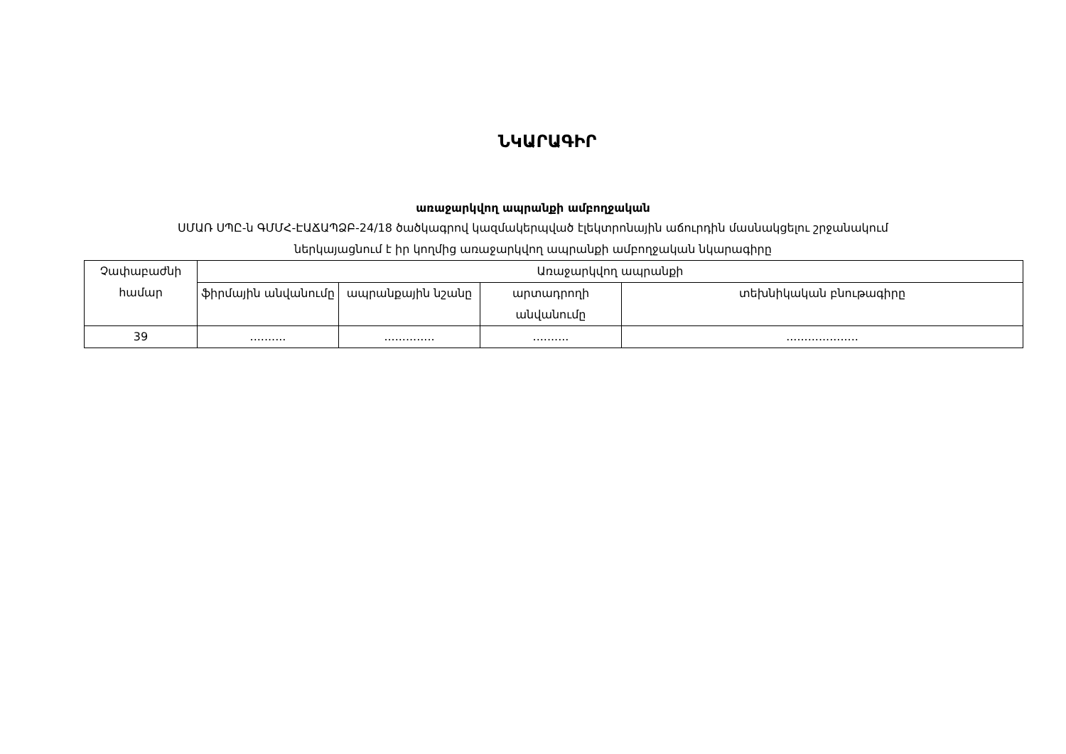ՆԿԱՐԱԳԻՐ
առաջարկվող ապրանքի ամբողջական
ՍՄԱՌ ՍՊԸ-ն ԳՄՄՀ-ԷԱՃԱՊՁԲ-24/18 ծածկագրով կազմակերպված էլեկտրոնային աճուրդին մասնակցելու շրջանակում
ներկայացնում է իր կողմից առաջարկվող ապրանքի ամբողջական նկարագիրը
| Չափաբաժնի համար | Առաջարկվող ապրանքի | | | |
| --- | --- | --- | --- | --- |
| | ֆիրմային անվանումը | ապրանքային նշանը | արտադրողի անվանումը | տեխնիկական բնութագիրը |
| 39 | .......... | .............. | .......... | .................... |